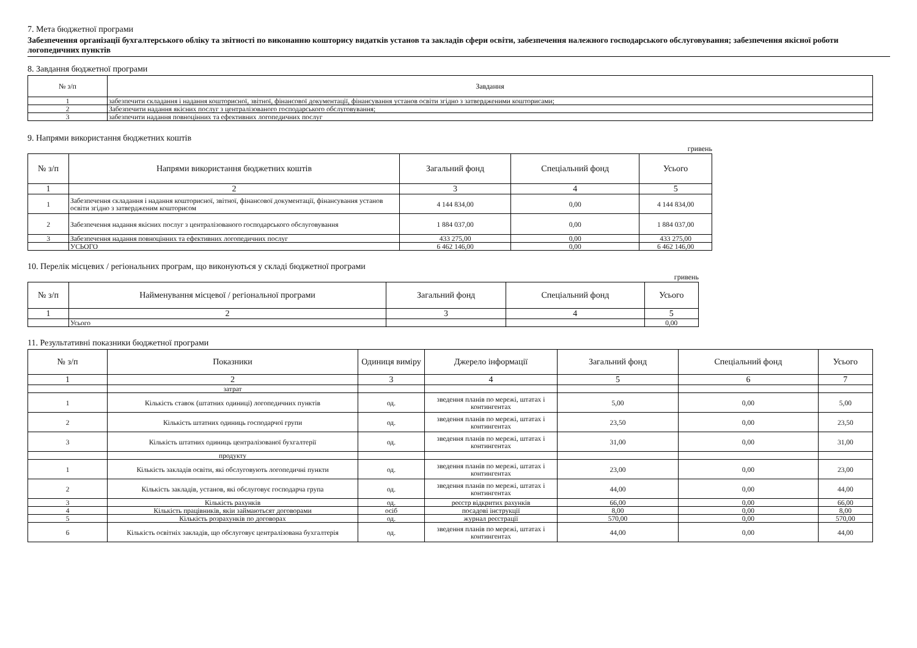7. Мета бюджетної програми
Забезпечення організації бухгалтерського обліку та звітності по виконанню кошторису видатків установ та закладів сфери освіти, забезпечення належного господарського обслуговування; забезпечення якісної роботи логопедичних пунктів
8. Завдання бюджетної програми
| № з/п | Завдання |
| --- | --- |
| 1 | забезпечити складання і надання кошторисної, звітної, фінансової документації, фінансування установ освіти згідно з затвердженими кошторисами; |
| 2 | Забезпечити надання якісних послуг з централізованого господарського обслуговування; |
| 3 | забезпечити надання повноцінних та ефективних логопедичних послуг |
9. Напрями використання бюджетних коштів
гривень
| № з/п | Напрями використання бюджетних коштів | Загальний фонд | Спеціальний фонд | Усього |
| --- | --- | --- | --- | --- |
| 1 | 2 | 3 | 4 | 5 |
| 1 | Забезпечення складання і надання кошторисної, звітної, фінансової документації, фінансування установ освіти згідно з затвердженим кошторисом | 4 144 834,00 | 0,00 | 4 144 834,00 |
| 2 | Забезпечення надання якісних послуг з централізованого господарського обслуговування | 1 884 037,00 | 0,00 | 1 884 037,00 |
| 3 | Забезпечення надання повноцінних та ефективних логопедичних послуг | 433 275,00 | 0,00 | 433 275,00 |
| | УСЬОГО | 6 462 146,00 | 0,00 | 6 462 146,00 |
10. Перелік місцевих / регіональних програм, що виконуються у складі бюджетної програми
гривень
| № з/п | Найменування місцевої / регіональної програми | Загальний фонд | Спеціальний фонд | Усього |
| --- | --- | --- | --- | --- |
| 1 | 2 | 3 | 4 | 5 |
| | Усього | | | 0,00 |
11. Результативні показники бюджетної програми
| № з/п | Показники | Одиниця виміру | Джерело інформації | Загальний фонд | Спеціальний фонд | Усього |
| --- | --- | --- | --- | --- | --- | --- |
| 1 | 2 | 3 | 4 | 5 | 6 | 7 |
| | затрат | | | | | |
| 1 | Кількість ставок (штатних одиниці) логопедичних пунктів | од. | зведення планів по мережі, штатах і контингентах | 5,00 | 0,00 | 5,00 |
| 2 | Кількість штатних одиниць господарчої групи | од. | зведення планів по мережі, штатах і контингентах | 23,50 | 0,00 | 23,50 |
| 3 | Кількість штатних одиниць централізованої бухгалтерії | од. | зведення планів по мережі, штатах і контингентах | 31,00 | 0,00 | 31,00 |
| | продукту | | | | | |
| 1 | Кількість закладів освіти, які обслуговують логопедичні пункти | од. | зведення планів по мережі, штатах і контингентах | 23,00 | 0,00 | 23,00 |
| 2 | Кількість закладів, установ, які обслуговує господарча група | од. | зведення планів по мережі, штатах і контингентах | 44,00 | 0,00 | 44,00 |
| 3 | Кількість рахунків | од. | реєстр відкритих рахунків | 66,00 | 0,00 | 66,00 |
| 4 | Кількість працівників, якіи займаютьсят договорами | осіб | посадові інструкції | 8,00 | 0,00 | 8,00 |
| 5 | Кількість розрахунків по договорах | од. | журнал реєстрації | 570,00 | 0,00 | 570,00 |
| 6 | Кількість освітніх закладів, що обслуговує централізована бухгалтерія | од. | зведення планів по мережі, штатах і контингентах | 44,00 | 0,00 | 44,00 |